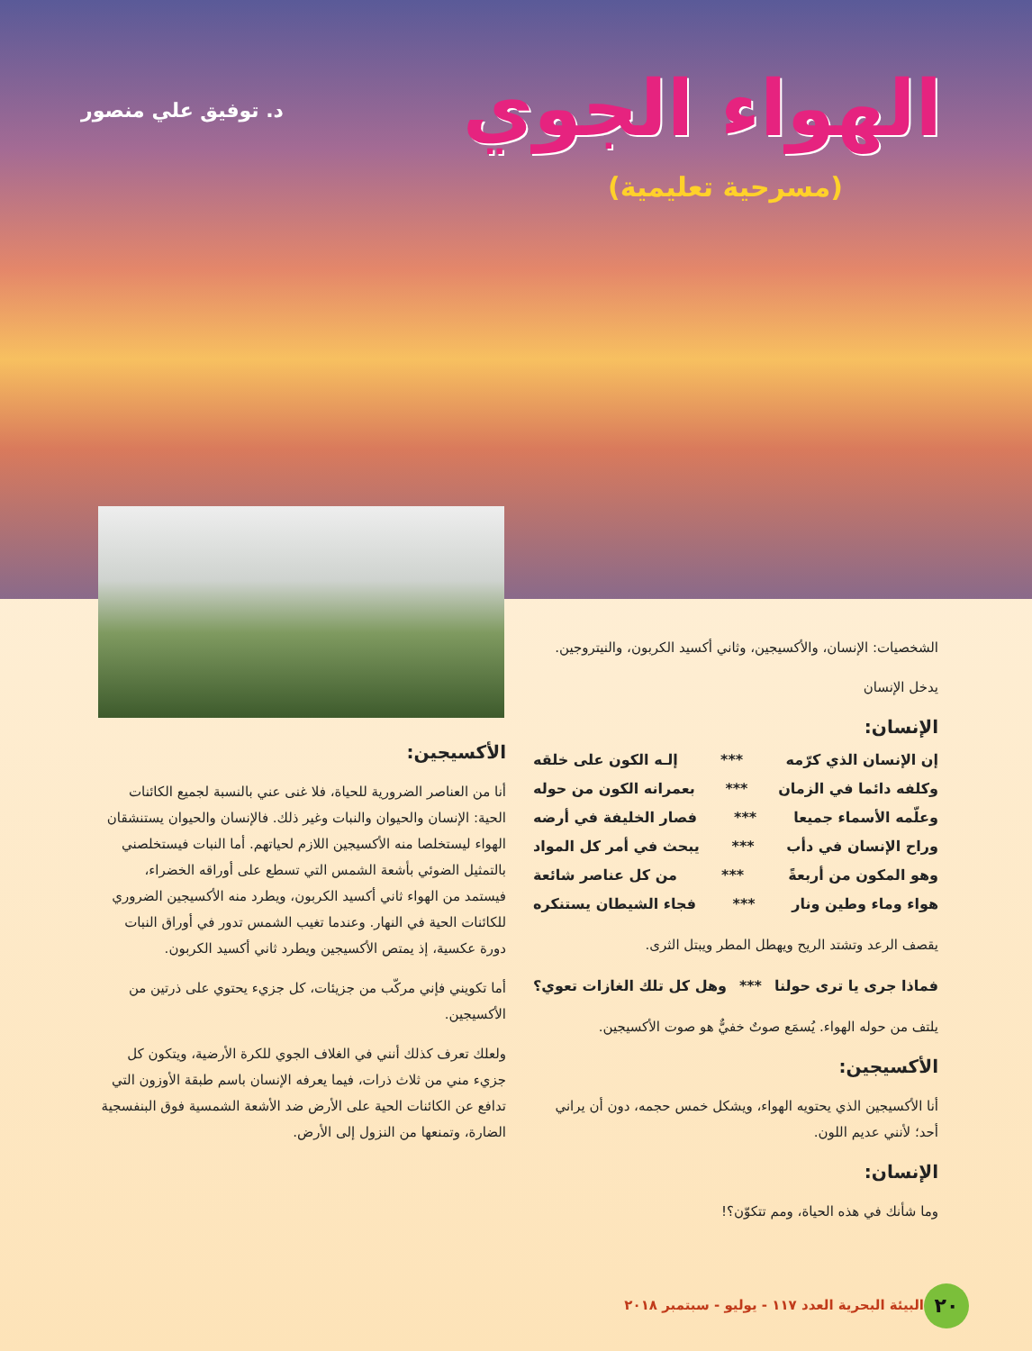الهواء الجوي
(مسرحية تعليمية)
د. توفيق علي منصور
الشخصيات: الإنسان، والأكسيجين، وثاني أكسيد الكربون، والنيتروجين.
يدخل الإنسان
الإنسان:
إن الإنسان الذي كرّمه *** إلـه الكون على خلقه
وكلفه دائما في الزمان *** بعمرانه الكون من حوله
وعلّمه الأسماء جميعا *** فصار الخليفة في أرضه
وراح الإنسان في دأب *** يبحث في أمر كل المواد
وهو المكون من أربعةً *** من كل عناصر شائعة
هواء وماء وطين ونار *** فجاء الشيطان يستنكره
يقصف الرعد وتشتد الريح ويهطل المطر ويبتل الثرى.
فماذا جرى يا ترى حولنا *** وهل كل تلك الغازات تعوي؟
يلتف من حوله الهواء. يُسمَع صوتٌ خفيٌّ هو صوت الأكسيجين.
الأكسيجين:
أنا الأكسيجين الذي يحتويه الهواء، ويشكل خمس حجمه، دون أن يراني أحد؛ لأنني عديم اللون.
الإنسان:
وما شأنك في هذه الحياة، ومم تتكوّن؟!
الأكسيجين:
أنا من العناصر الضرورية للحياة، فلا غنى عني بالنسبة لجميع الكائنات الحية: الإنسان والحيوان والنبات وغير ذلك. فالإنسان والحيوان يستنشقان الهواء ليستخلصا منه الأكسيجين اللازم لحياتهم. أما النبات فيستخلصني بالتمثيل الضوئي بأشعة الشمس التي تسطع على أوراقه الخضراء، فيستمد من الهواء ثاني أكسيد الكربون، ويطرد منه الأكسيجين الضروري للكائنات الحية في النهار. وعندما تغيب الشمس تدور في أوراق النبات دورة عكسية، إذ يمتص الأكسيجين ويطرد ثاني أكسيد الكربون.
أما تكويني فإني مركّب من جزيئات، كل جزيء يحتوي على ذرتين من الأكسيجين.
ولعلك تعرف كذلك أنني في الغلاف الجوي للكرة الأرضية، ويتكون كل جزيء مني من ثلاث ذرات، فيما يعرفه الإنسان باسم طبقة الأوزون التي تدافع عن الكائنات الحية على الأرض ضد الأشعة الشمسية فوق البنفسجية الضارة، وتمنعها من النزول إلى الأرض.
٢٠
البيئة البحرية العدد ١١٧ - يوليو - سبتمبر ٢٠١٨